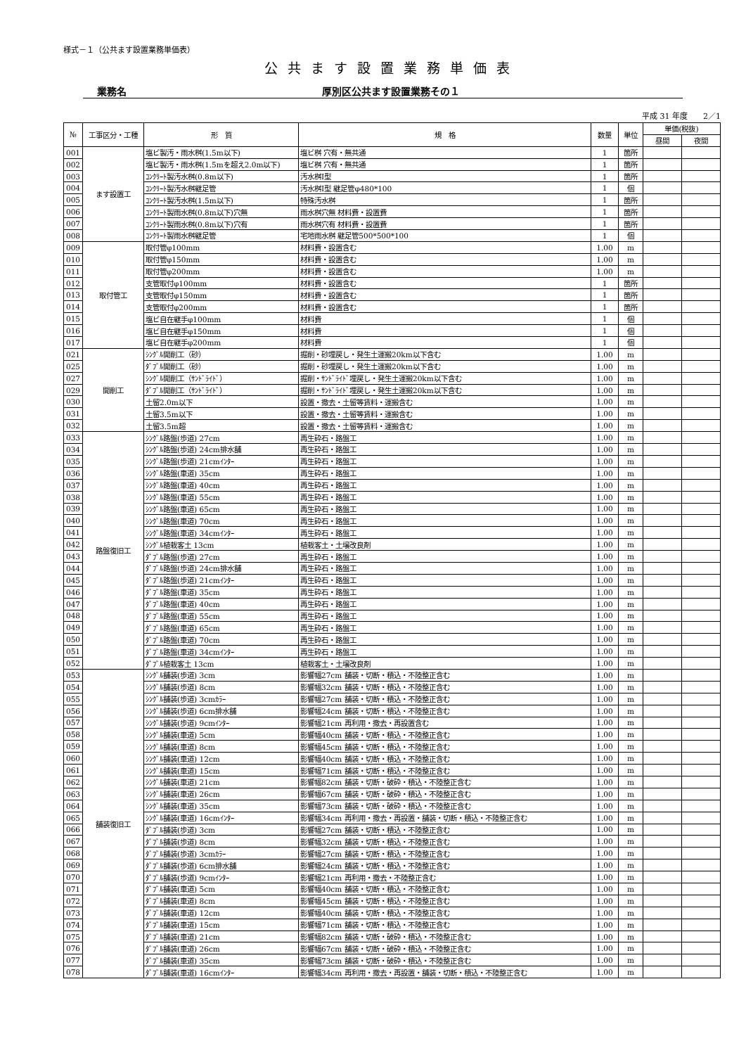様式－１（公共ます設置業務単価表）
公共ます設置業務単価表
業務名 厚別区公共ます設置業務その１
平成 31 年度　　2／1
| № | 工事区分・工種 | 形 質 | 規 格 | 数量 | 単位 | 単価(税抜) | |
| --- | --- | --- | --- | --- | --- | --- | --- |
| | | | | | | 昼間 | 夜間 |
| 001 | ます設置工 | 塩ビ製汚・雨水桝(1.5m以下) | 塩ビ桝 穴有・無共通 | 1 | 箇所 | | |
| 002 | | 塩ビ製汚・雨水桝(1.5mを超え2.0m以下) | 塩ビ桝 穴有・無共通 | 1 | 箇所 | | |
| 003 | | ｺﾝｸﾘｰﾄ製汚水桝(0.8m以下) | 汚水桝Ⅰ型 | 1 | 箇所 | | |
| 004 | | ｺﾝｸﾘｰﾄ製汚水桝継足管 | 汚水桝Ⅰ型 継足管φ480*100 | 1 | 個 | | |
| 005 | | ｺﾝｸﾘｰﾄ製汚水桝(1.5m以下) | 特殊汚水桝 | 1 | 箇所 | | |
| 006 | | ｺﾝｸﾘｰﾄ製雨水桝(0.8m以下)穴無 | 雨水桝穴無 材料費・設置費 | 1 | 箇所 | | |
| 007 | | ｺﾝｸﾘｰﾄ製雨水桝(0.8m以下)穴有 | 雨水桝穴有 材料費・設置費 | 1 | 箇所 | | |
| 008 | | ｺﾝｸﾘｰﾄ製雨水桝継足管 | 宅地雨水桝 継足管500*500*100 | 1 | 個 | | |
| 009 | 取付管工 | 取付管φ100mm | 材料費・設置含む | 1.00 | m | | |
| 010 | | 取付管φ150mm | 材料費・設置含む | 1.00 | m | | |
| 011 | | 取付管φ200mm | 材料費・設置含む | 1.00 | m | | |
| 012 | | 支管取付φ100mm | 材料費・設置含む | 1 | 箇所 | | |
| 013 | | 支管取付φ150mm | 材料費・設置含む | 1 | 箇所 | | |
| 014 | | 支管取付φ200mm | 材料費・設置含む | 1 | 箇所 | | |
| 015 | | 塩ビ自在継手φ100mm | 材料費 | 1 | 個 | | |
| 016 | | 塩ビ自在継手φ150mm | 材料費 | 1 | 個 | | |
| 017 | | 塩ビ自在継手φ200mm | 材料費 | 1 | 個 | | |
| 021 | 開削工 | ｼﾝｸﾞﾙ開削工（砂） | 掘削・砂埋戻し・発生土運搬20km以下含む | 1.00 | m | | |
| 025 | | ﾀﾞﾌﾞﾙ開削工（砂） | 掘削・砂埋戻し・発生土運搬20km以下含む | 1.00 | m | | |
| 027 | | ｼﾝｸﾞﾙ開削工（ｻﾝﾄﾞﾗｲﾄﾞ） | 掘削・ｻﾝﾄﾞﾗｲﾄﾞ埋戻し・発生土運搬20km以下含む | 1.00 | m | | |
| 029 | | ﾀﾞﾌﾞﾙ開削工（ｻﾝﾄﾞﾗｲﾄﾞ） | 掘削・ｻﾝﾄﾞﾗｲﾄﾞ埋戻し・発生土運搬20km以下含む | 1.00 | m | | |
| 030 | | 土留2.0m以下 | 設置・撤去・土留等賃料・運搬含む | 1.00 | m | | |
| 031 | | 土留3.5m以下 | 設置・撤去・土留等賃料・運搬含む | 1.00 | m | | |
| 032 | | 土留3.5m超 | 設置・撤去・土留等賃料・運搬含む | 1.00 | m | | |
| 033 | 路盤復旧工 | ｼﾝｸﾞﾙ路盤(歩道) 27cm | 再生砕石・路盤工 | 1.00 | m | | |
| 034 | | ｼﾝｸﾞﾙ路盤(歩道) 24cm排水舗 | 再生砕石・路盤工 | 1.00 | m | | |
| 035 | | ｼﾝｸﾞﾙ路盤(歩道) 21cmｲﾝﾀｰ | 再生砕石・路盤工 | 1.00 | m | | |
| 036 | | ｼﾝｸﾞﾙ路盤(車道) 35cm | 再生砕石・路盤工 | 1.00 | m | | |
| 037 | | ｼﾝｸﾞﾙ路盤(車道) 40cm | 再生砕石・路盤工 | 1.00 | m | | |
| 038 | | ｼﾝｸﾞﾙ路盤(車道) 55cm | 再生砕石・路盤工 | 1.00 | m | | |
| 039 | | ｼﾝｸﾞﾙ路盤(車道) 65cm | 再生砕石・路盤工 | 1.00 | m | | |
| 040 | | ｼﾝｸﾞﾙ路盤(車道) 70cm | 再生砕石・路盤工 | 1.00 | m | | |
| 041 | | ｼﾝｸﾞﾙ路盤(車道) 34cmｲﾝﾀｰ | 再生砕石・路盤工 | 1.00 | m | | |
| 042 | | ｼﾝｸﾞﾙ植栽客土 13cm | 植栽客土・土壌改良剤 | 1.00 | m | | |
| 043 | | ﾀﾞﾌﾞﾙ路盤(歩道) 27cm | 再生砕石・路盤工 | 1.00 | m | | |
| 044 | | ﾀﾞﾌﾞﾙ路盤(歩道) 24cm排水舗 | 再生砕石・路盤工 | 1.00 | m | | |
| 045 | | ﾀﾞﾌﾞﾙ路盤(歩道) 21cmｲﾝﾀｰ | 再生砕石・路盤工 | 1.00 | m | | |
| 046 | | ﾀﾞﾌﾞﾙ路盤(車道) 35cm | 再生砕石・路盤工 | 1.00 | m | | |
| 047 | | ﾀﾞﾌﾞﾙ路盤(車道) 40cm | 再生砕石・路盤工 | 1.00 | m | | |
| 048 | | ﾀﾞﾌﾞﾙ路盤(車道) 55cm | 再生砕石・路盤工 | 1.00 | m | | |
| 049 | | ﾀﾞﾌﾞﾙ路盤(車道) 65cm | 再生砕石・路盤工 | 1.00 | m | | |
| 050 | | ﾀﾞﾌﾞﾙ路盤(車道) 70cm | 再生砕石・路盤工 | 1.00 | m | | |
| 051 | | ﾀﾞﾌﾞﾙ路盤(車道) 34cmｲﾝﾀｰ | 再生砕石・路盤工 | 1.00 | m | | |
| 052 | | ﾀﾞﾌﾞﾙ植栽客土 13cm | 植栽客土・土壌改良剤 | 1.00 | m | | |
| 053 | 舗装復旧工 | ｼﾝｸﾞﾙ舗装(歩道) 3cm | 影響幅27cm 舗装・切断・積込・不陸整正含む | 1.00 | m | | |
| 054 | | ｼﾝｸﾞﾙ舗装(歩道) 8cm | 影響幅32cm 舗装・切断・積込・不陸整正含む | 1.00 | m | | |
| 055 | | ｼﾝｸﾞﾙ舗装(歩道) 3cmｶﾗｰ | 影響幅27cm 舗装・切断・積込・不陸整正含む | 1.00 | m | | |
| 056 | | ｼﾝｸﾞﾙ舗装(歩道) 6cm排水舗 | 影響幅24cm 舗装・切断・積込・不陸整正含む | 1.00 | m | | |
| 057 | | ｼﾝｸﾞﾙ舗装(歩道) 9cmｲﾝﾀｰ | 影響幅21cm 再利用・撤去・再設置含む | 1.00 | m | | |
| 058 | | ｼﾝｸﾞﾙ舗装(車道) 5cm | 影響幅40cm 舗装・切断・積込・不陸整正含む | 1.00 | m | | |
| 059 | | ｼﾝｸﾞﾙ舗装(車道) 8cm | 影響幅45cm 舗装・切断・積込・不陸整正含む | 1.00 | m | | |
| 060 | | ｼﾝｸﾞﾙ舗装(車道) 12cm | 影響幅40cm 舗装・切断・積込・不陸整正含む | 1.00 | m | | |
| 061 | | ｼﾝｸﾞﾙ舗装(車道) 15cm | 影響幅71cm 舗装・切断・積込・不陸整正含む | 1.00 | m | | |
| 062 | | ｼﾝｸﾞﾙ舗装(車道) 21cm | 影響幅82cm 舗装・切断・破砕・積込・不陸整正含む | 1.00 | m | | |
| 063 | | ｼﾝｸﾞﾙ舗装(車道) 26cm | 影響幅67cm 舗装・切断・破砕・積込・不陸整正含む | 1.00 | m | | |
| 064 | | ｼﾝｸﾞﾙ舗装(車道) 35cm | 影響幅73cm 舗装・切断・破砕・積込・不陸整正含む | 1.00 | m | | |
| 065 | | ｼﾝｸﾞﾙ舗装(車道) 16cmｲﾝﾀｰ | 影響幅34cm 再利用・撤去・再設置・舗装・切断・積込・不陸整正含む | 1.00 | m | | |
| 066 | | ﾀﾞﾌﾞﾙ舗装(歩道) 3cm | 影響幅27cm 舗装・切断・積込・不陸整正含む | 1.00 | m | | |
| 067 | | ﾀﾞﾌﾞﾙ舗装(歩道) 8cm | 影響幅32cm 舗装・切断・積込・不陸整正含む | 1.00 | m | | |
| 068 | | ﾀﾞﾌﾞﾙ舗装(歩道) 3cmｶﾗｰ | 影響幅27cm 舗装・切断・積込・不陸整正含む | 1.00 | m | | |
| 069 | | ﾀﾞﾌﾞﾙ舗装(歩道) 6cm排水舗 | 影響幅24cm 舗装・切断・積込・不陸整正含む | 1.00 | m | | |
| 070 | | ﾀﾞﾌﾞﾙ舗装(歩道) 9cmｲﾝﾀｰ | 影響幅21cm 再利用・撤去・不陸整正含む | 1.00 | m | | |
| 071 | | ﾀﾞﾌﾞﾙ舗装(車道) 5cm | 影響幅40cm 舗装・切断・積込・不陸整正含む | 1.00 | m | | |
| 072 | | ﾀﾞﾌﾞﾙ舗装(車道) 8cm | 影響幅45cm 舗装・切断・積込・不陸整正含む | 1.00 | m | | |
| 073 | | ﾀﾞﾌﾞﾙ舗装(車道) 12cm | 影響幅40cm 舗装・切断・積込・不陸整正含む | 1.00 | m | | |
| 074 | | ﾀﾞﾌﾞﾙ舗装(車道) 15cm | 影響幅71cm 舗装・切断・積込・不陸整正含む | 1.00 | m | | |
| 075 | | ﾀﾞﾌﾞﾙ舗装(車道) 21cm | 影響幅82cm 舗装・切断・破砕・積込・不陸整正含む | 1.00 | m | | |
| 076 | | ﾀﾞﾌﾞﾙ舗装(車道) 26cm | 影響幅67cm 舗装・切断・破砕・積込・不陸整正含む | 1.00 | m | | |
| 077 | | ﾀﾞﾌﾞﾙ舗装(車道) 35cm | 影響幅73cm 舗装・切断・破砕・積込・不陸整正含む | 1.00 | m | | |
| 078 | | ﾀﾞﾌﾞﾙ舗装(車道) 16cmｲﾝﾀｰ | 影響幅34cm 再利用・撤去・再設置・舗装・切断・積込・不陸整正含む | 1.00 | m | | |